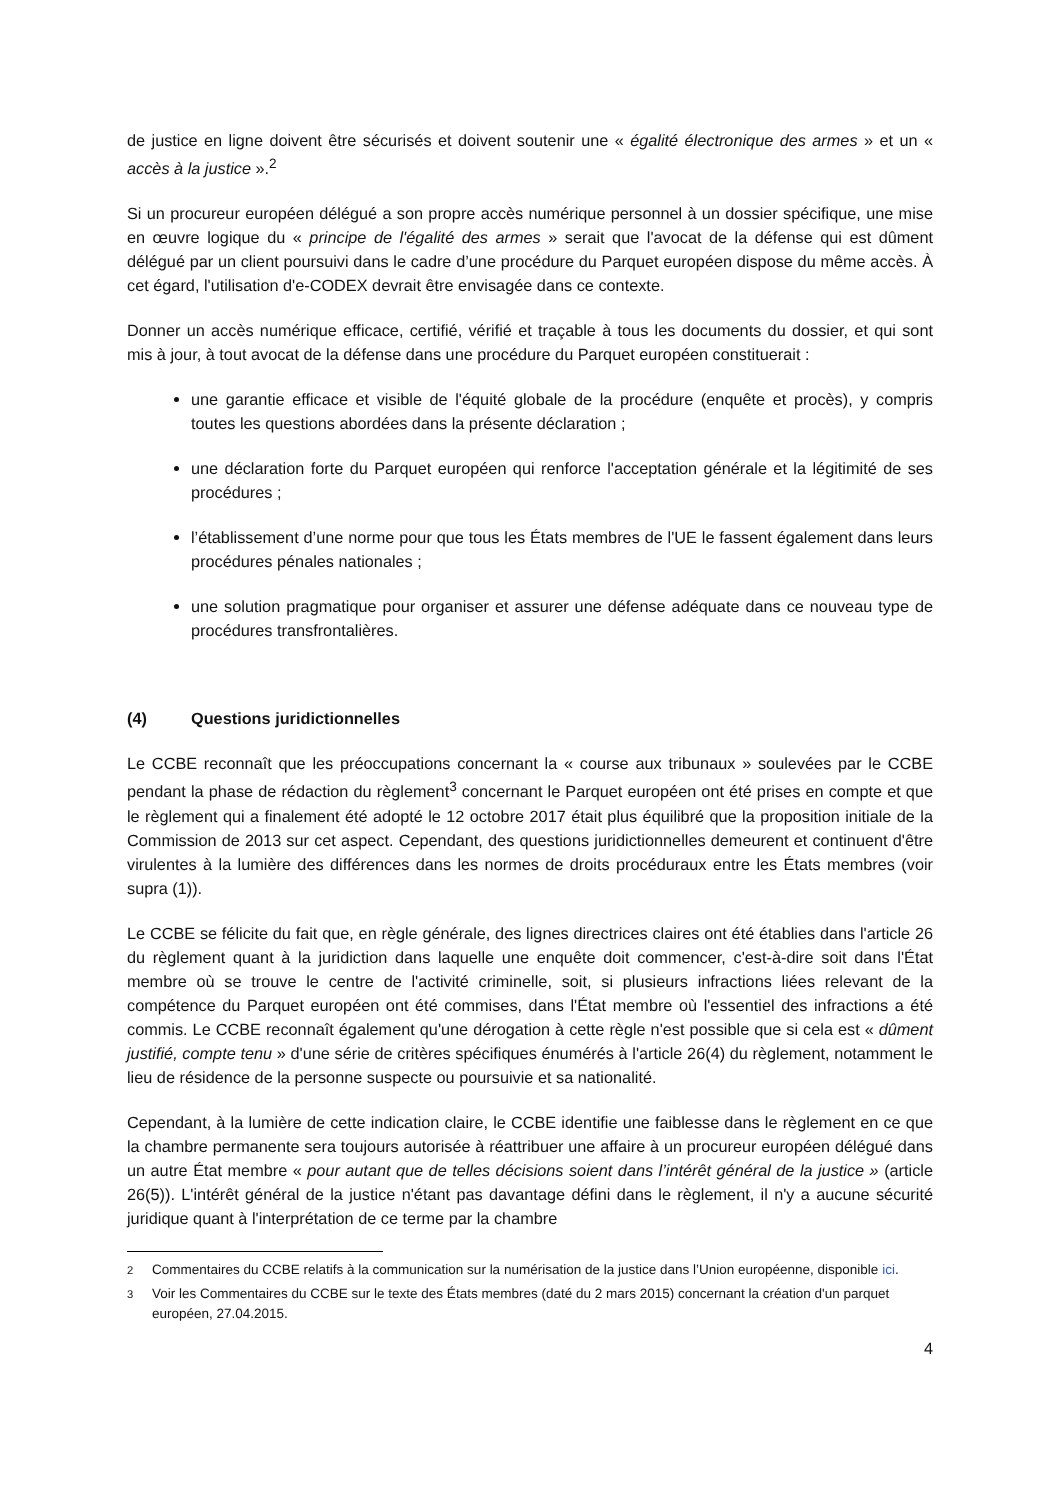de justice en ligne doivent être sécurisés et doivent soutenir une « égalité électronique des armes » et un « accès à la justice ».<sup>2</sup>
Si un procureur européen délégué a son propre accès numérique personnel à un dossier spécifique, une mise en œuvre logique du « principe de l'égalité des armes » serait que l'avocat de la défense qui est dûment délégué par un client poursuivi dans le cadre d’une procédure du Parquet européen dispose du même accès. À cet égard, l'utilisation d'e-CODEX devrait être envisagée dans ce contexte.
Donner un accès numérique efficace, certifié, vérifié et traçable à tous les documents du dossier, et qui sont mis à jour, à tout avocat de la défense dans une procédure du Parquet européen constituerait :
une garantie efficace et visible de l'équité globale de la procédure (enquête et procès), y compris toutes les questions abordées dans la présente déclaration ;
une déclaration forte du Parquet européen qui renforce l'acceptation générale et la légitimité de ses procédures ;
l’établissement d’une norme pour que tous les États membres de l'UE le fassent également dans leurs procédures pénales nationales ;
une solution pragmatique pour organiser et assurer une défense adéquate dans ce nouveau type de procédures transfrontalières.
(4) Questions juridictionnelles
Le CCBE reconnaît que les préoccupations concernant la « course aux tribunaux » soulevées par le CCBE pendant la phase de rédaction du règlement<sup>3</sup> concernant le Parquet européen ont été prises en compte et que le règlement qui a finalement été adopté le 12 octobre 2017 était plus équilibré que la proposition initiale de la Commission de 2013 sur cet aspect. Cependant, des questions juridictionnelles demeurent et continuent d'être virulentes à la lumière des différences dans les normes de droits procéduraux entre les États membres (voir supra (1)).
Le CCBE se félicite du fait que, en règle générale, des lignes directrices claires ont été établies dans l'article 26 du règlement quant à la juridiction dans laquelle une enquête doit commencer, c'est-à-dire soit dans l'État membre où se trouve le centre de l'activité criminelle, soit, si plusieurs infractions liées relevant de la compétence du Parquet européen ont été commises, dans l'État membre où l'essentiel des infractions a été commis. Le CCBE reconnaît également qu'une dérogation à cette règle n'est possible que si cela est « dûment justifié, compte tenu » d'une série de critères spécifiques énumérés à l'article 26(4) du règlement, notamment le lieu de résidence de la personne suspecte ou poursuivie et sa nationalité.
Cependant, à la lumière de cette indication claire, le CCBE identifie une faiblesse dans le règlement en ce que la chambre permanente sera toujours autorisée à réattribuer une affaire à un procureur européen délégué dans un autre État membre « pour autant que de telles décisions soient dans l’intérêt général de la justice » (article 26(5)). L'intérêt général de la justice n'étant pas davantage défini dans le règlement, il n'y a aucune sécurité juridique quant à l'interprétation de ce terme par la chambre
<sup>2</sup> Commentaires du CCBE relatifs à la communication sur la numérisation de la justice dans l’Union européenne, disponible ici.
<sup>3</sup> Voir les Commentaires du CCBE sur le texte des États membres (daté du 2 mars 2015) concernant la création d'un parquet européen, 27.04.2015.
4